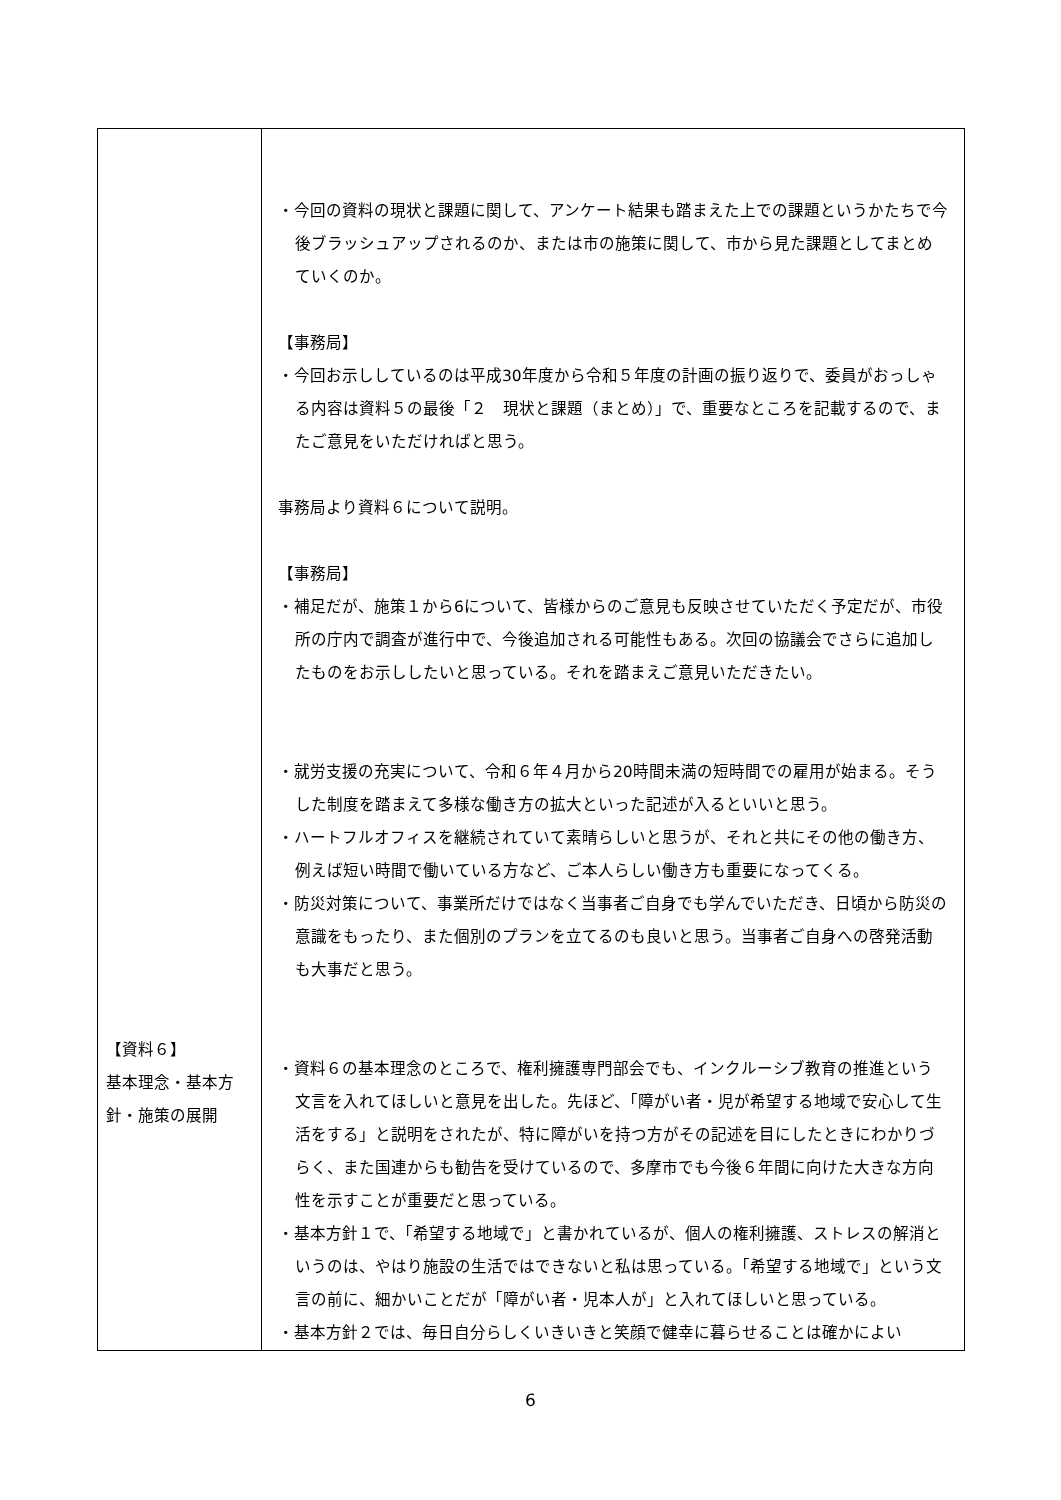| 【資料６】 基本理念・基本方針・施策の展開 | ・今回の資料の現状と課題に関して、アンケート結果も踏まえた上での課題というかたちで今後ブラッシュアップされるのか、または市の施策に関して、市から見た課題としてまとめていくのか。 【事務局】 ・今回お示ししているのは平成30年度から令和５年度の計画の振り返りで、委員がおっしゃる内容は資料５の最後「２ 現状と課題（まとめ）」で、重要なところを記載するので、またご意見をいただければと思う。 事務局より資料６について説明。 【事務局】 ・補足だが、施策１から6について、皆様からのご意見も反映させていただく予定だが、市役所の庁内で調査が進行中で、今後追加される可能性もある。次回の協議会でさらに追加したものをお示ししたいと思っている。それを踏まえご意見いただきたい。 ・就労支援の充実について、令和６年４月から20時間未満の短時間での雇用が始まる。そうした制度を踏まえて多様な働き方の拡大といった記述が入るといいと思う。 ・ハートフルオフィスを継続されていて素晴らしいと思うが、それと共にその他の働き方、例えば短い時間で働いている方など、ご本人らしい働き方も重要になってくる。 ・防災対策について、事業所だけではなく当事者ご自身でも学んでいただき、日頃から防災の意識をもったり、また個別のプランを立てるのも良いと思う。当事者ご自身への啓発活動も大事だと思う。 ・資料６の基本理念のところで、権利擁護専門部会でも、インクルーシブ教育の推進という文言を入れてほしいと意見を出した。先ほど、「障がい者・児が希望する地域で安心して生活をする」と説明をされたが、特に障がいを持つ方がその記述を目にしたときにわかりづらく、また国連からも勧告を受けているので、多摩市でも今後６年間に向けた大きな方向性を示すことが重要だと思っている。 ・基本方針１で、「希望する地域で」と書かれているが、個人の権利擁護、ストレスの解消というのは、やはり施設の生活ではできないと私は思っている。「希望する地域で」という文言の前に、細かいことだが「障がい者・児本人が」と入れてほしいと思っている。 ・基本方針２では、毎日自分らしくいきいきと笑顔で健幸に暮らせることは確かによい |
6